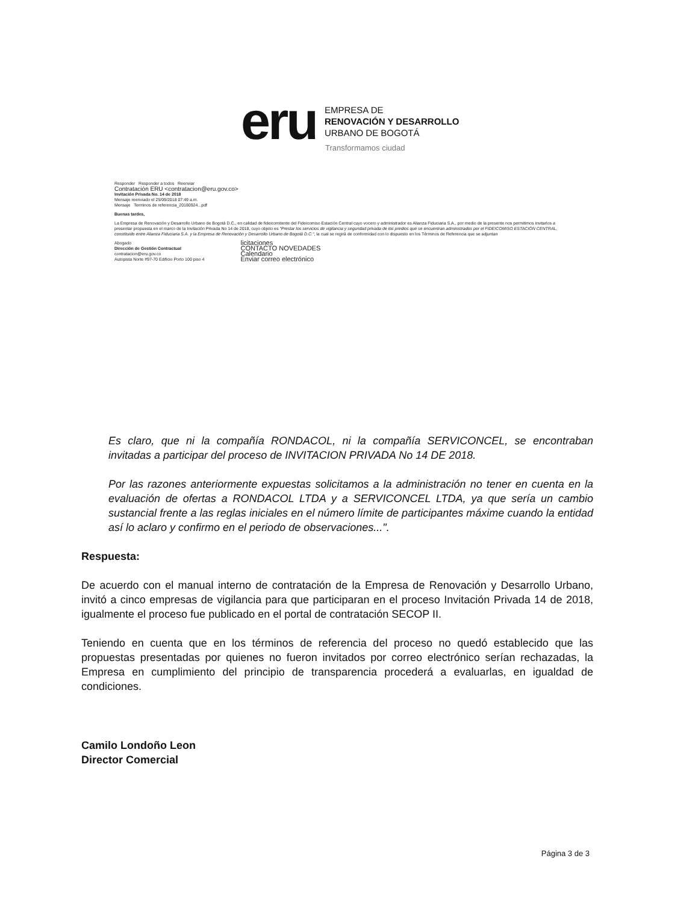eru
EMPRESA DE
RENOVACIÓN Y DESARROLLO
URBANO DE BOGOTÁ
Transformamos ciudad
Responder Responder a todos Reenviar
Contratación ERU <contratacion@eru.gov.co>
Invitación Privada No. 14 de 2018
Mensaje reenviado el 25/09/2018 07:49 a.m.
Mensaje Terminos de referencia_20180924...pdf
Buenas tardes,
La Empresa de Renovación y Desarrollo Urbano de Bogotá D.C., en calidad de fideicomitente del Fideicomiso Estación Central cuyo vocero y administrador es Alianza Fiduciaria S.A., por medio de la presente nos permitimos invitarlos a presentar propuesta en el marco de la Invitación Privada No 14 de 2018, cuyo objeto es "Prestar los servicios de vigilancia y seguridad privada de los predios que se encuentran administrados por el FIDEICOMISO ESTACIÓN CENTRAL, constituido entre Alianza Fiduciaria S.A. y la Empresa de Renovación y Desarrollo Urbano de Bogotá D.C.", la cual se regirá de conformidad con lo dispuesto en los Términos de Referencia que se adjuntan
Abogado
Dirección de Gestión Contractual
contratacion@eru.gov.co
Autopista Norte #97-70 Edificio Porto 100 piso 4
licitaciones
CONTACTO NOVEDADES
Calendario
Enviar correo electrónico
Es claro, que ni la compañía RONDACOL, ni la compañía SERVICONCEL, se encontraban invitadas a participar del proceso de INVITACION PRIVADA No 14 DE 2018.
Por las razones anteriormente expuestas solicitamos a la administración no tener en cuenta en la evaluación de ofertas a RONDACOL LTDA y a SERVICONCEL LTDA, ya que sería un cambio sustancial frente a las reglas iniciales en el número límite de participantes máxime cuando la entidad así lo aclaro y confirmo en el periodo de observaciones...".
Respuesta:
De acuerdo con el manual interno de contratación de la Empresa de Renovación y Desarrollo Urbano, invitó a cinco empresas de vigilancia para que participaran en el proceso Invitación Privada 14 de 2018, igualmente el proceso fue publicado en el portal de contratación SECOP II.
Teniendo en cuenta que en los términos de referencia del proceso no quedó establecido que las propuestas presentadas por quienes no fueron invitados por correo electrónico serían rechazadas, la Empresa en cumplimiento del principio de transparencia procederá a evaluarlas, en igualdad de condiciones.
Camilo Londoño Leon
Director Comercial
Página 3 de 3